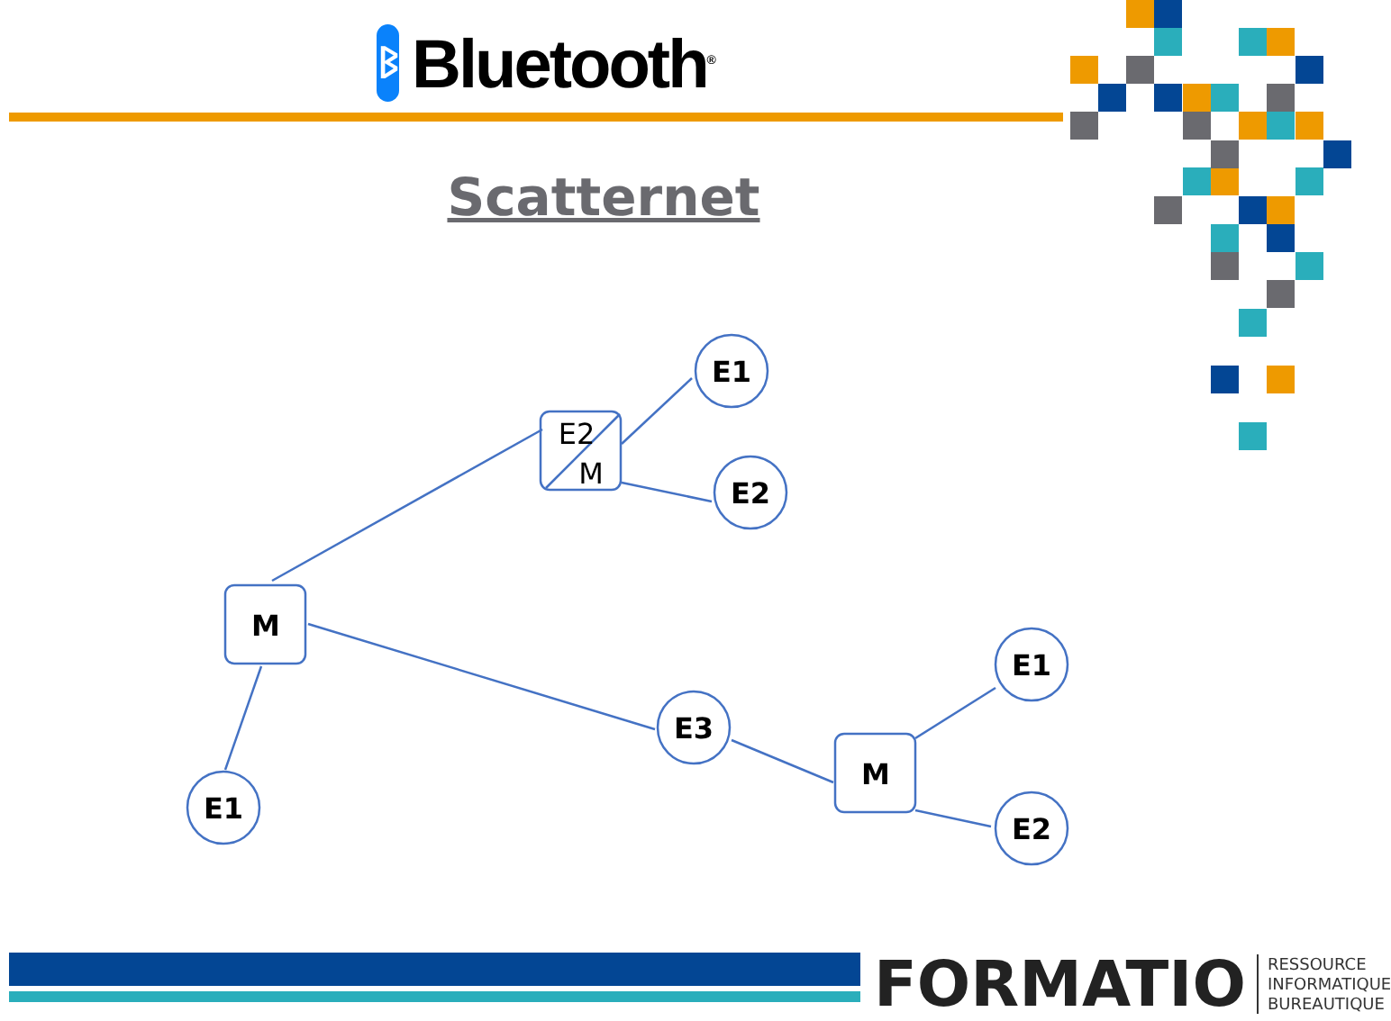ᛒ
Bluetooth<sup>®</sup>
Scatternet
E2
M
E1
E2
M
E1
E3
M
E1
E2
FORMATIO
RESSOURCE
INFORMATIQUE
BUREAUTIQUE